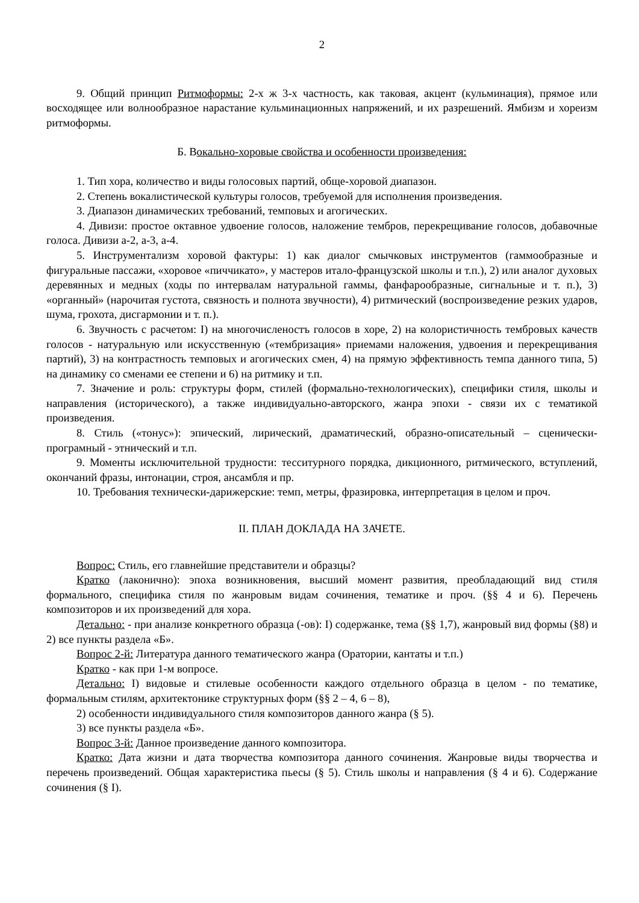2
9. Общий принцип Ритмоформы: 2-х ж 3-х частность, как таковая, акцент (кульминация), прямое или восходящее или волнообразное нарастание кульминационных напряжений, и их разрешений. Ямбизм и хореизм ритмоформы.
Б. Вокально-хоровые свойства и особенности произведения:
1. Тип хора, количество и виды голосовых партий, обще-хоровой диапазон.
2. Степень вокалистической культуры голосов, требуемой для исполнения произведения.
3. Диапазон динамических требований, темповых и агогических.
4. Дивизи: простое октавное удвоение голосов, наложение тембров, перекрещивание голосов, добавочные голоса. Дивизи а-2, а-3, а-4.
5. Инструментализм хоровой фактуры: 1) как диалог смычковых инструментов (гаммообразные и фигуральные пассажи, «хоровое «пиччикато», у мастеров итало-французской школы и т.п.), 2) или аналог духовых деревянных и медных (ходы по интервалам натуральной гаммы, фанфарообразные, сигнальные и т. п.), 3) «органный» (нарочитая густота, связность и полнота звучности), 4) ритмический (воспроизведение резких ударов, шума, грохота, дисгармонии и т. п.).
6. Звучность с расчетом: I) на многочисленостъ голосов в хоре, 2) на колористичность тембровых качеств голосов - натуральную или искусственную («тембризация» приемами наложения, удвоения и перекрещивания партий), 3) на контрастность темповых и агогических смен, 4) на прямую эффективность темпа данного типа, 5) на динамику со сменами ее степени и 6) на ритмику и т.п.
7. Значение и роль: структуры форм, стилей (формально-технологических), специфики стиля, школы и направления (исторического), а также индивидуально-авторского, жанра эпохи - связи их с тематикой произведения.
8. Стиль («тонус»): эпический, лирический, драматический, образно-описательный – сценически-програмный - этнический и т.п.
9. Моменты исключительной трудности: тесситурного порядка, дикционного, ритмического, вступлений, окончаний фразы, интонации, строя, ансамбля и пр.
10. Требования технически-дарижерские: темп, метры, фразировка, интерпретация в целом и проч.
II. ПЛАН ДОКЛАДА НА ЗАЧЕТЕ.
Вопрос: Стиль, его главнейшие представители и образцы?
Кратко (лаконично): эпоха возникновения, высший момент развития, преобладающий вид стиля формального, специфика стиля по жанровым видам сочинения, тематике и проч. (§§ 4 и 6). Перечень композиторов и их произведений для хора.
Детально: - при анализе конкретного образца (-ов): I) содержанке, тема (§§ 1,7), жанровый вид формы (§8) и 2) все пункты раздела «Б».
Вопрос 2-й: Литература данного тематического жанра (Оратории, кантаты и т.п.)
Кратко - как при 1-м вопросе.
Детально: I) видовые и стилевые особенности каждого отдельного образца в целом - по тематике, формальным стилям, архитектонике структурных форм (§§ 2 – 4, 6 – 8),
2) особенности индивидуального стиля композиторов данного жанра (§ 5).
3) все пункты раздела «Б».
Вопрос 3-й: Данное произведение данного композитора.
Кратко: Дата жизни и дата творчества композитора данного сочинения. Жанровые виды творчества и перечень произведений. Общая характеристика пьесы (§ 5). Стиль школы и направления (§ 4 и 6). Содержание сочинения (§ I).